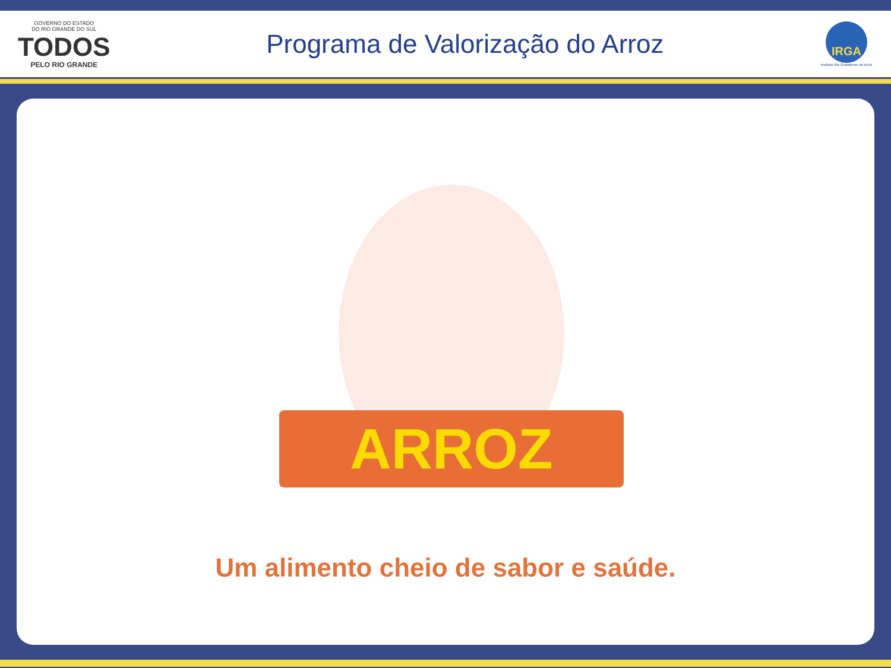GOVERNO DO ESTADO
DO RIO GRANDE DO SUL
TODOS
PELO RIO GRANDE
Programa de Valorização do Arroz
IRGA
Instituto Rio Grandense do Arroz
ARROZ
Um alimento cheio de sabor e saúde.